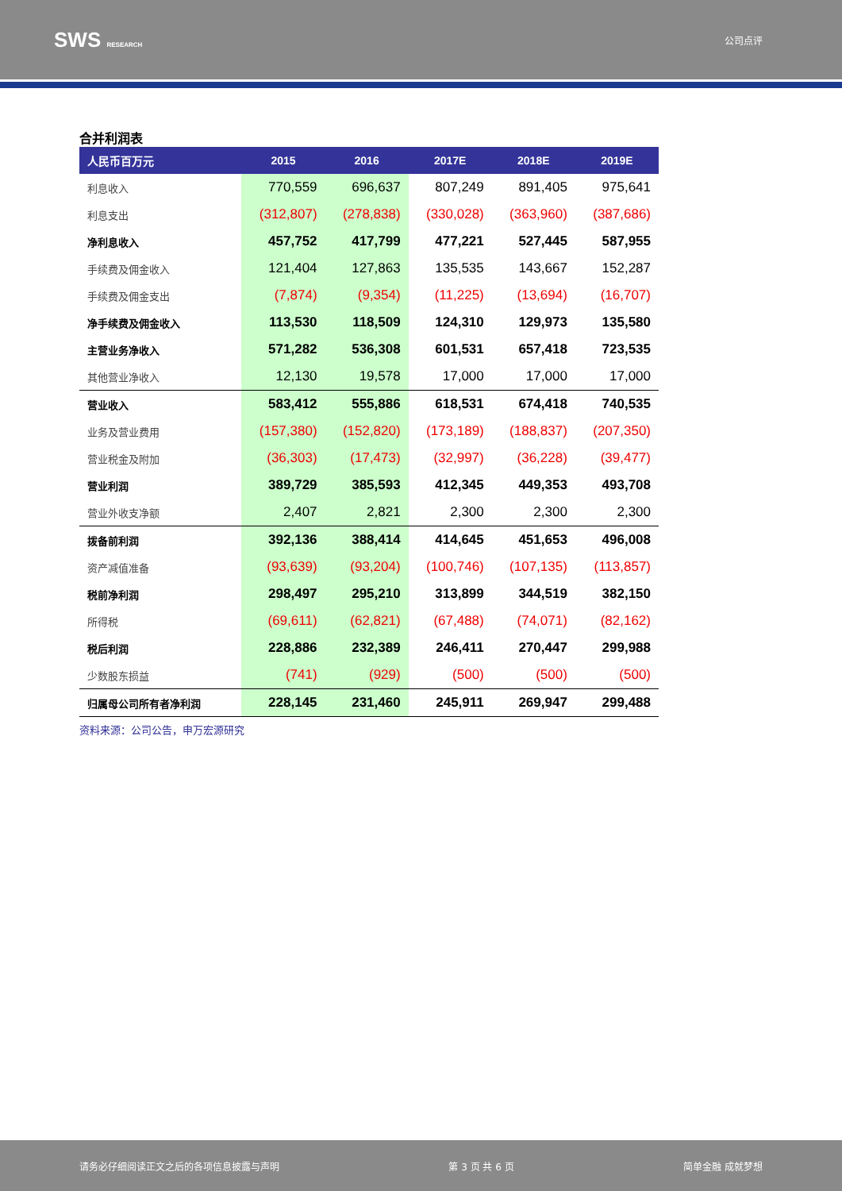SWS RESEARCH
公司点评
合并利润表
| 人民币百万元 | 2015 | 2016 | 2017E | 2018E | 2019E |
| --- | --- | --- | --- | --- | --- |
| 利息收入 | 770,559 | 696,637 | 807,249 | 891,405 | 975,641 |
| 利息支出 | (312,807) | (278,838) | (330,028) | (363,960) | (387,686) |
| 净利息收入 | 457,752 | 417,799 | 477,221 | 527,445 | 587,955 |
| 手续费及佣金收入 | 121,404 | 127,863 | 135,535 | 143,667 | 152,287 |
| 手续费及佣金支出 | (7,874) | (9,354) | (11,225) | (13,694) | (16,707) |
| 净手续费及佣金收入 | 113,530 | 118,509 | 124,310 | 129,973 | 135,580 |
| 主营业务净收入 | 571,282 | 536,308 | 601,531 | 657,418 | 723,535 |
| 其他营业净收入 | 12,130 | 19,578 | 17,000 | 17,000 | 17,000 |
| 营业收入 | 583,412 | 555,886 | 618,531 | 674,418 | 740,535 |
| 业务及营业费用 | (157,380) | (152,820) | (173,189) | (188,837) | (207,350) |
| 营业税金及附加 | (36,303) | (17,473) | (32,997) | (36,228) | (39,477) |
| 营业利润 | 389,729 | 385,593 | 412,345 | 449,353 | 493,708 |
| 营业外收支净额 | 2,407 | 2,821 | 2,300 | 2,300 | 2,300 |
| 拨备前利润 | 392,136 | 388,414 | 414,645 | 451,653 | 496,008 |
| 资产减值准备 | (93,639) | (93,204) | (100,746) | (107,135) | (113,857) |
| 税前净利润 | 298,497 | 295,210 | 313,899 | 344,519 | 382,150 |
| 所得税 | (69,611) | (62,821) | (67,488) | (74,071) | (82,162) |
| 税后利润 | 228,886 | 232,389 | 246,411 | 270,447 | 299,988 |
| 少数股东损益 | (741) | (929) | (500) | (500) | (500) |
| 归属母公司所有者净利润 | 228,145 | 231,460 | 245,911 | 269,947 | 299,488 |
资料来源：公司公告，申万宏源研究
请务必仔细阅读正文之后的各项信息披露与声明 第 3 页 共 6 页 简单金融 成就梦想